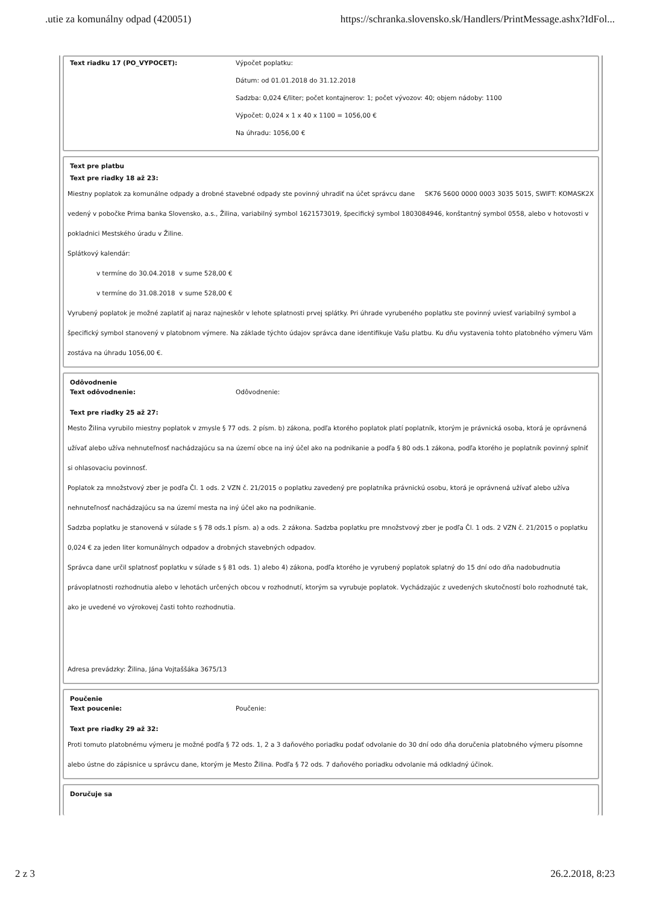.utie za komunálny odpad (420051) https://schranka.slovensko.sk/Handlers/PrintMessage.ashx?IdFol...
Text riadku 17 (PO_VYPOCET): Výpočet poplatku:
Dátum: od 01.01.2018 do 31.12.2018
Sadzba: 0,024 €/liter; počet kontajnerov: 1; počet vývozov: 40; objem nádoby: 1100
Výpočet: 0,024 x 1 x 40 x 1100 = 1056,00 €
Na úhradu: 1056,00 €
Text pre platbu
Text pre riadky 18 až 23:
Miestny poplatok za komunálne odpady a drobné stavebné odpady ste povinný uhradiť na účet správcu dane SK76 5600 0000 0003 3035 5015, SWIFT: KOMASK2X vedený v pobočke Prima banka Slovensko, a.s., Žilina, variabilný symbol 1621573019, špecifický symbol 1803084946, konštantný symbol 0558, alebo v hotovosti v pokladnici Mestského úradu v Žiline.
Splátkový kalendár:
v termíne do 30.04.2018 v sume 528,00 €
v termíne do 31.08.2018 v sume 528,00 €
Vyrubený poplatok je možné zaplatiť aj naraz najneskôr v lehote splatnosti prvej splátky. Pri úhrade vyrubeného poplatku ste povinný uviesť variabilný symbol a špecifický symbol stanovený v platobnom výmere. Na základe týchto údajov správca dane identifikuje Vašu platbu. Ku dňu vystavenia tohto platobného výmeru Vám zostáva na úhradu 1056,00 €.
Odôvodnenie
Text odôvodnenie: Odôvodnenie:
Text pre riadky 25 až 27:
Mesto Žilina vyrubilo miestny poplatok v zmysle § 77 ods. 2 písm. b) zákona, podľa ktorého poplatok platí poplatník, ktorým je právnická osoba, ktorá je oprávnená užívať alebo užíva nehnuteľnosť nachádzajúcu sa na území obce na iný účel ako na podnikanie a podľa § 80 ods.1 zákona, podľa ktorého je poplatník povinný splniť si ohlasovaciu povinnosť.
Poplatok za množstvový zber je podľa Čl. 1 ods. 2 VZN č. 21/2015 o poplatku zavedený pre poplatníka právnickú osobu, ktorá je oprávnená užívať alebo užíva nehnuteľnosť nachádzajúcu sa na území mesta na iný účel ako na podnikanie.
Sadzba poplatku je stanovená v súlade s § 78 ods.1 písm. a) a ods. 2 zákona. Sadzba poplatku pre množstvový zber je podľa Čl. 1 ods. 2 VZN č. 21/2015 o poplatku 0,024 € za jeden liter komunálnych odpadov a drobných stavebných odpadov.
Správca dane určil splatnosť poplatku v súlade s § 81 ods. 1) alebo 4) zákona, podľa ktorého je vyrubený poplatok splatný do 15 dní odo dňa nadobudnutia právoplatnosti rozhodnutia alebo v lehotách určených obcou v rozhodnutí, ktorým sa vyrubuje poplatok. Vychádzajúc z uvedených skutočností bolo rozhodnuté tak, ako je uvedené vo výrokovej časti tohto rozhodnutia.
Adresa prevádzky: Žilina, Jána Vojtaššáka 3675/13
Poučenie
Text poucenie: Poučenie:
Text pre riadky 29 až 32:
Proti tomuto platobnému výmeru je možné podľa § 72 ods. 1, 2 a 3 daňového poriadku podať odvolanie do 30 dní odo dňa doručenia platobného výmeru písomne alebo ústne do zápisnice u správcu dane, ktorým je Mesto Žilina. Podľa § 72 ods. 7 daňového poriadku odvolanie má odkladný účinok.
Doručuje sa
2 z 3 26.2.2018, 8:23